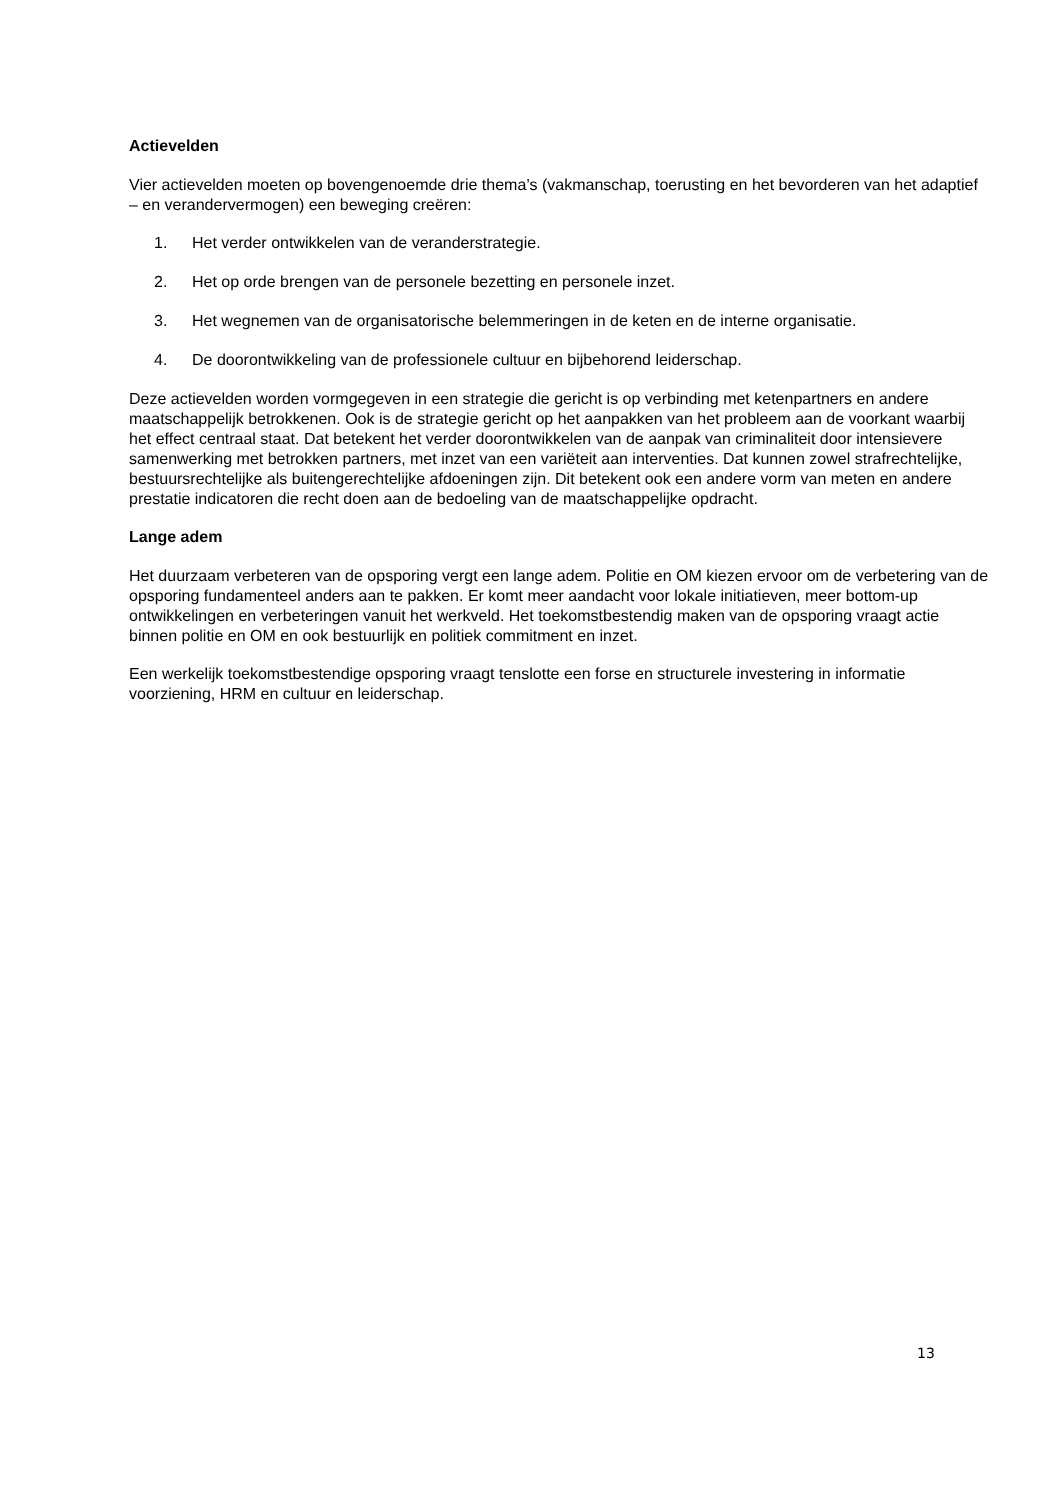Actievelden
Vier actievelden moeten op bovengenoemde drie thema’s (vakmanschap, toerusting en het bevorderen van het adaptief – en verandervermogen) een beweging creëren:
1. Het verder ontwikkelen van de veranderstrategie.
2. Het op orde brengen van de personele bezetting en personele inzet.
3. Het wegnemen van de organisatorische belemmeringen in de keten en de interne organisatie.
4. De doorontwikkeling van de professionele cultuur en bijbehorend leiderschap.
Deze actievelden worden vormgegeven in een strategie die gericht is op verbinding met ketenpartners en andere maatschappelijk betrokkenen. Ook is de strategie gericht op het aanpakken van het probleem aan de voorkant waarbij het effect centraal staat. Dat betekent het verder doorontwikkelen van de aanpak van criminaliteit door intensievere samenwerking met betrokken partners, met inzet van een variëteit aan interventies. Dat kunnen zowel strafrechtelijke, bestuursrechtelijke als buitengerechtelijke afdoeningen zijn. Dit betekent ook een andere vorm van meten en andere prestatie indicatoren die recht doen aan de bedoeling van de maatschappelijke opdracht.
Lange adem
Het duurzaam verbeteren van de opsporing vergt een lange adem. Politie en OM kiezen ervoor om de verbetering van de opsporing fundamenteel anders aan te pakken. Er komt meer aandacht voor lokale initiatieven, meer bottom-up ontwikkelingen en verbeteringen vanuit het werkveld. Het toekomstbestendig maken van de opsporing vraagt actie binnen politie en OM en ook bestuurlijk en politiek commitment en inzet.
Een werkelijk toekomstbestendige opsporing vraagt tenslotte een forse en structurele investering in informatie voorziening, HRM en cultuur en leiderschap.
13